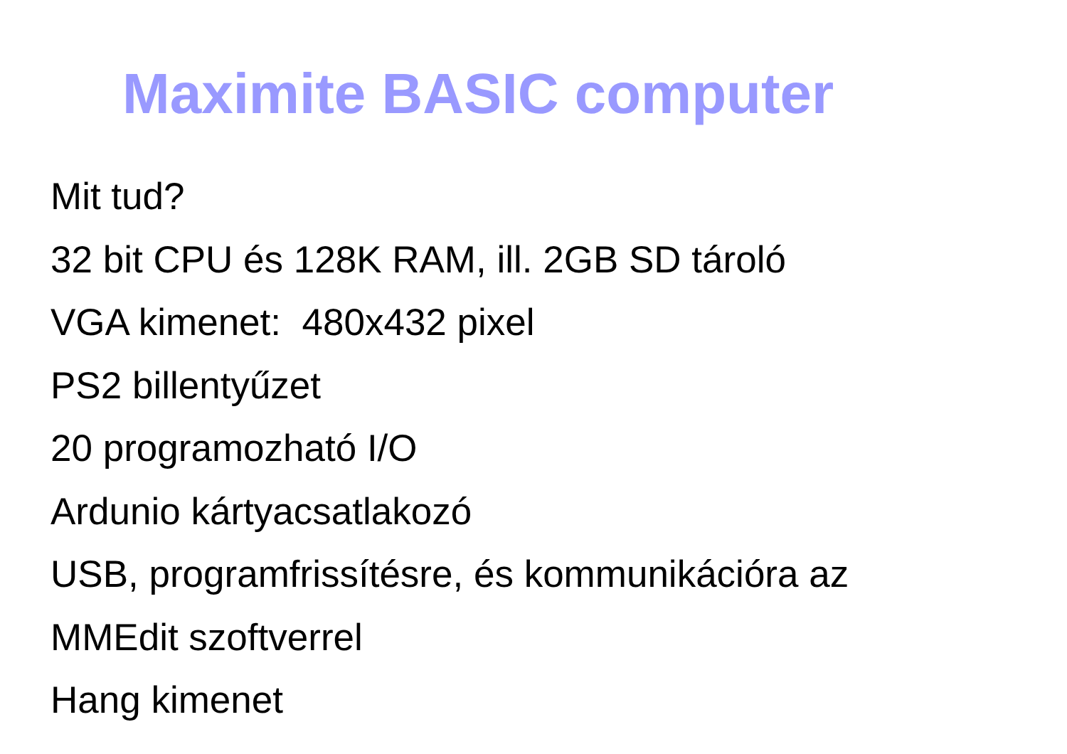Maximite BASIC computer
Mit tud?
32 bit CPU és 128K RAM, ill. 2GB SD tároló
VGA kimenet: 480x432 pixel
PS2 billentyűzet
20 programozható I/O
Ardunio kártyacsatlakozó
USB, programfrissítésre, és kommunikációra az
MMEdit szoftverrel
Hang kimenet